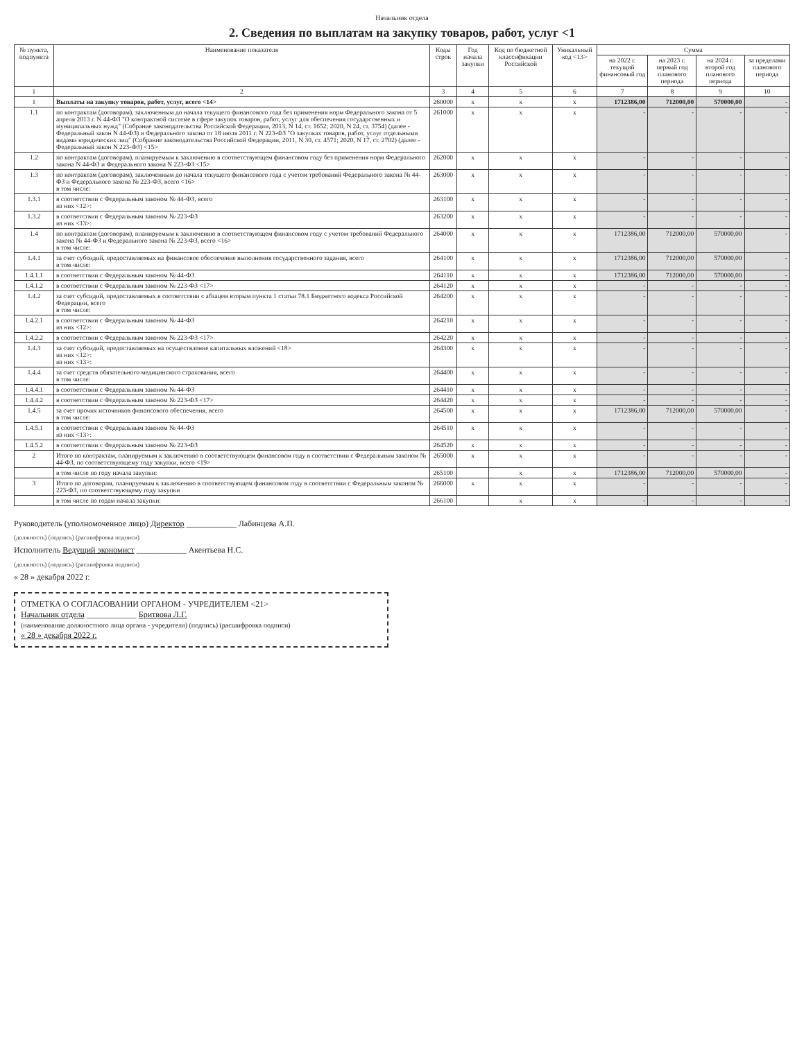Начальник отдела
2. Сведения по выплатам на закупку товаров, работ, услуг <1
| № пункта, подпункта | Наименование показателя | Коды строк | Год начала закупки | Код по бюджетной классификации Российской | Уникальный код <13> | Сумма | | | |
| --- | --- | --- | --- | --- | --- | --- | --- | --- | --- |
| | | | | | | на 2022 г. текущий финансовый год | на 2023 г. первый год планового периода | на 2024 г. второй год планового периода | за пределами планового периода |
| 1 | 2 | 3 | 4 | 5 | 6 | 7 | 8 | 9 | 10 |
| 1 | Выплаты на закупку товаров, работ, услуг, всего <14> | 260000 | x | x | x | 1712386,00 | 712000,00 | 570000,00 | - |
| 1.1 | по контрактам (договорам), заключенным до начала текущего финансового года без применения норм Федерального закона от 5 апреля 2013 г. N 44-ФЗ "О контрактной системе в сфере закупок товаров, работ, услуг для обеспечения государственных и муниципальных нужд" (Собрание законодательства Российской Федерации, 2013, N 14, ст. 1652; 2020, N 24, ст. 3754) (далее - Федеральный закон N 44-ФЗ) и Федерального закона от 18 июля 2011 г. N 223-ФЗ "О закупках товаров, работ, услуг отдельными видами юридических лиц" (Собрание законодательства Российской Федерации, 2011, N 30, ст. 4571; 2020, N 17, ст. 2702) (далее - Федеральный закон N 223-ФЗ) <15> | 261000 | x | x | x | - | - | - | - |
| 1.2 | по контрактам (договорам), планируемым к заключению в соответствующем финансовом году без применения норм Федерального закона N 44-ФЗ и Федерального закона N 223-ФЗ <15> | 262000 | x | x | x | - | - | - | - |
| 1.3 | по контрактам (договорам), заключенным до начала текущего финансового года с учетом требований Федерального закона № 44-ФЗ и Федерального закона № 223-ФЗ, всего <16> в том числе: | 263000 | x | x | x | - | - | - | - |
| 1.3.1 | в соответствии с Федеральным законом № 44-ФЗ, всего из них <12>: | 263100 | x | x | x | - | - | - | - |
| 1.3.2 | в соответствии с Федеральным законом № 223-ФЗ из них <13>: | 263200 | x | x | x | - | - | - | - |
| 1.4 | по контрактам (договорам), планируемым к заключению в соответствующем финансовом году с учетом требований Федерального закона № 44-ФЗ и Федерального закона № 223-ФЗ, всего <16> в том числе: | 264000 | x | x | x | 1712386,00 | 712000,00 | 570000,00 | - |
| 1.4.1 | за счет субсидий, предоставляемых на финансовое обеспечение выполнения государственного задания, всего в том числе: | 264100 | x | x | x | 1712386,00 | 712000,00 | 570000,00 | - |
| 1.4.1.1 | в соответствии с Федеральным законом № 44-ФЗ | 264110 | x | x | x | 1712386,00 | 712000,00 | 570000,00 | - |
| 1.4.1.2 | в соответствии с Федеральным законом № 223-ФЗ <17> | 264120 | x | x | x | - | - | - | - |
| 1.4.2 | за счет субсидий, предоставляемых в соответствии с абзацем вторым пункта 1 статьи 78.1 Бюджетного кодекса Российской Федерации, всего в том числе: | 264200 | x | x | x | - | - | - | - |
| 1.4.2.1 | в соответствии с Федеральным законом № 44-ФЗ из них <12>: | 264210 | x | x | x | - | - | - | - |
| 1.4.2.2 | в соответствии с Федеральным законом № 223-ФЗ <17> | 264220 | x | x | x | - | - | - | - |
| 1.4.3 | за счет субсидий, предоставляемых на осуществление капитальных вложений <18> из них <12>: из них <13>: | 264300 | x | x | x | - | - | - | - |
| 1.4.4 | за счет средств обязательного медицинского страхования, всего в том числе: | 264400 | x | x | x | - | - | - | - |
| 1.4.4.1 | в соответствии с Федеральным законом № 44-ФЗ | 264410 | x | x | x | - | - | - | - |
| 1.4.4.2 | в соответствии с Федеральным законом № 223-ФЗ <17> | 264420 | x | x | x | - | - | - | - |
| 1.4.5 | за счет прочих источников финансового обеспечения, всего в том числе: | 264500 | x | x | x | 1712386,00 | 712000,00 | 570000,00 | - |
| 1.4.5.1 | в соответствии с Федеральным законом № 44-ФЗ из них <13>: | 264510 | x | x | x | - | - | - | - |
| 1.4.5.2 | в соответствии с Федеральным законом № 223-ФЗ | 264520 | x | x | x | - | - | - | - |
| 2 | Итого по контрактам, планируемым к заключению в соответствующем финансовом году в соответствии с Федеральным законом № 44-ФЗ, по соответствующему году закупки, всего <19> | 265000 | x | x | x | - | - | - | - |
| | в том числе по году начала закупки: | 265100 | | x | x | 1712386,00 | 712000,00 | 570000,00 | - |
| 3 | Итого по договорам, планируемым к заключению в соответствующем финансовом году в соответствии с Федеральным законом № 223-ФЗ, по соответствующему году закупки | 266000 | x | x | x | - | - | - | - |
| | в том числе по годам начала закупки: | 266100 | | x | x | - | - | - | - |
Руководитель (уполномоченное лицо) Директор ____________ Лабинцева А.П.
(должность) (подпись) (расшифровка подписи)
Исполнитель Ведущий экономист ____________ Акентьева Н.С.
(должность) (подпись) (расшифровка подписи)
« 28 » декабря 2022 г.
ОТМЕТКА О СОГЛАСОВАНИИ ОРГАНОМ - УЧРЕДИТЕЛЕМ <21>
Начальник отдела ____________ Бритвова Л.Г.
(наименование должностного лица органа - учредителя) (подпись) (расшифровка подписи)
« 28 » декабря 2022 г.